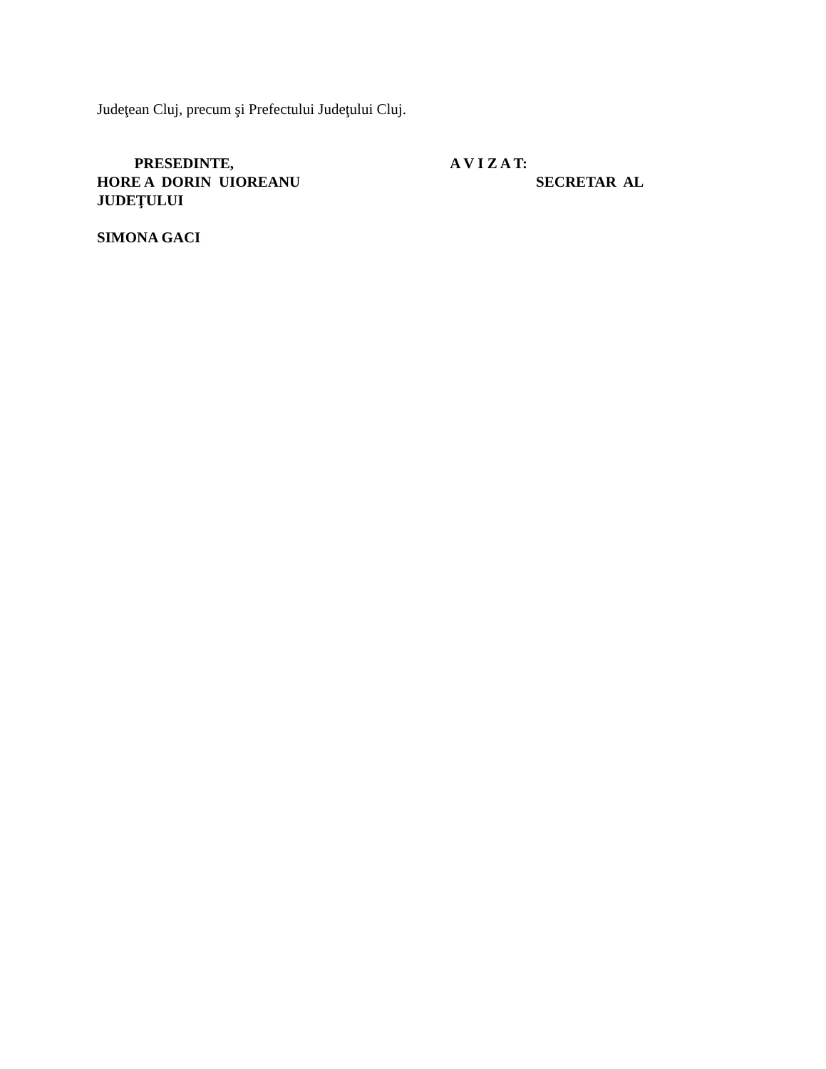Judeţean Cluj, precum şi Prefectului Judeţului Cluj.
PRESEDINTE, A V I Z A T:
HORE A DORIN UIOREANU SECRETAR AL
JUDEŢULUI
SIMONA GACI